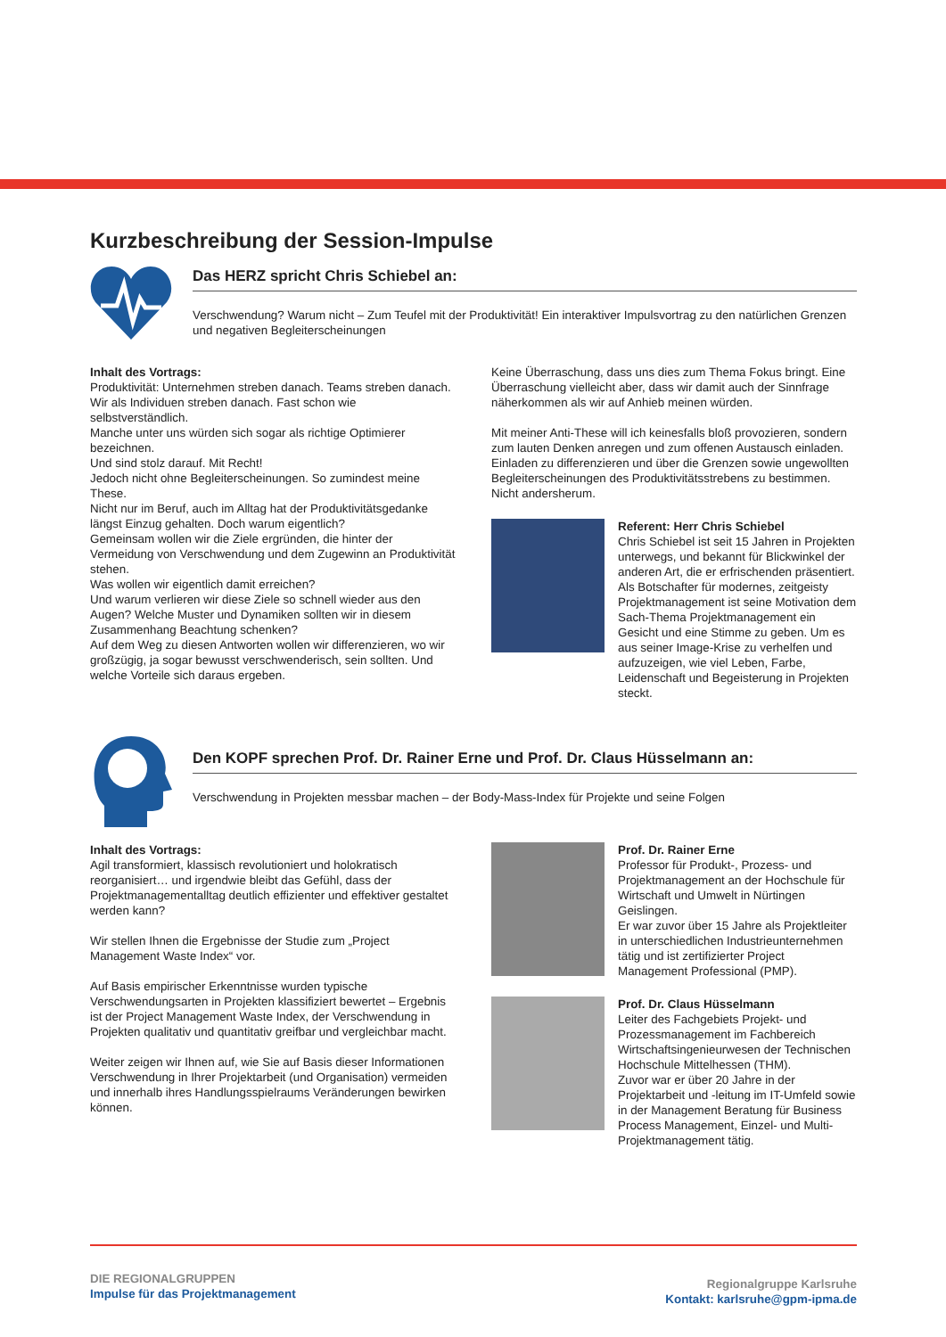Kurzbeschreibung der Session-Impulse
Das HERZ spricht Chris Schiebel an:
Verschwendung? Warum nicht – Zum Teufel mit der Produktivität! Ein interaktiver Impulsvortrag zu den natürlichen Grenzen und negativen Begleiterscheinungen
Inhalt des Vortrags:
Produktivität: Unternehmen streben danach. Teams streben danach. Wir als Individuen streben danach. Fast schon wie selbstverständlich.
Manche unter uns würden sich sogar als richtige Optimierer bezeichnen.
Und sind stolz darauf. Mit Recht!
Jedoch nicht ohne Begleiterscheinungen. So zumindest meine These.
Nicht nur im Beruf, auch im Alltag hat der Produktivitätsgedanke längst Einzug gehalten. Doch warum eigentlich?
Gemeinsam wollen wir die Ziele ergründen, die hinter der Vermeidung von Verschwendung und dem Zugewinn an Produktivität stehen.
Was wollen wir eigentlich damit erreichen?
Und warum verlieren wir diese Ziele so schnell wieder aus den Augen? Welche Muster und Dynamiken sollten wir in diesem Zusammenhang Beachtung schenken?
Auf dem Weg zu diesen Antworten wollen wir differenzieren, wo wir großzügig, ja sogar bewusst verschwenderisch, sein sollten. Und welche Vorteile sich daraus ergeben.
Keine Überraschung, dass uns dies zum Thema Fokus bringt. Eine Überraschung vielleicht aber, dass wir damit auch der Sinnfrage näherkommen als wir auf Anhieb meinen würden.
Mit meiner Anti-These will ich keinesfalls bloß provozieren, sondern zum lauten Denken anregen und zum offenen Austausch einladen. Einladen zu differenzieren und über die Grenzen sowie ungewollten Begleiterscheinungen des Produktivitätsstrebens zu bestimmen. Nicht andersherum.
Referent: Herr Chris Schiebel
Chris Schiebel ist seit 15 Jahren in Projekten unterwegs, und bekannt für Blickwinkel der anderen Art, die er erfrischenden präsentiert. Als Botschafter für modernes, zeitgeisty Projektmanagement ist seine Motivation dem Sach-Thema Projektmanagement ein Gesicht und eine Stimme zu geben. Um es aus seiner Image-Krise zu verhelfen und aufzuzeigen, wie viel Leben, Farbe, Leidenschaft und Begeisterung in Projekten steckt.
Den KOPF sprechen Prof. Dr. Rainer Erne und Prof. Dr. Claus Hüsselmann an:
Verschwendung in Projekten messbar machen – der Body-Mass-Index für Projekte und seine Folgen
Inhalt des Vortrags:
Agil transformiert, klassisch revolutioniert und holokratisch reorganisiert… und irgendwie bleibt das Gefühl, dass der Projektmanagementalltag deutlich effizienter und effektiver gestaltet werden kann?
Wir stellen Ihnen die Ergebnisse der Studie zum „Project Management Waste Index“ vor.
Auf Basis empirischer Erkenntnisse wurden typische Verschwendungsarten in Projekten klassifiziert bewertet – Ergebnis ist der Project Management Waste Index, der Verschwendung in Projekten qualitativ und quantitativ greifbar und vergleichbar macht.
Weiter zeigen wir Ihnen auf, wie Sie auf Basis dieser Informationen Verschwendung in Ihrer Projektarbeit (und Organisation) vermeiden und innerhalb ihres Handlungsspielraums Veränderungen bewirken können.
Prof. Dr. Rainer Erne
Professor für Produkt-, Prozess- und Projektmanagement an der Hochschule für Wirtschaft und Umwelt in Nürtingen Geislingen.
Er war zuvor über 15 Jahre als Projektleiter in unterschiedlichen Industrieunternehmen tätig und ist zertifizierter Project Management Professional (PMP).
Prof. Dr. Claus Hüsselmann
Leiter des Fachgebiets Projekt- und Prozessmanagement im Fachbereich Wirtschaftsingenieurwesen der Technischen Hochschule Mittelhessen (THM).
Zuvor war er über 20 Jahre in der Projektarbeit und -leitung im IT-Umfeld sowie in der Management Beratung für Business Process Management, Einzel- und Multi-Projektmanagement tätig.
DIE REGIONALGRUPPEN
Impulse für das Projektmanagement
Regionalgruppe Karlsruhe
Kontakt: karlsruhe@gpm-ipma.de